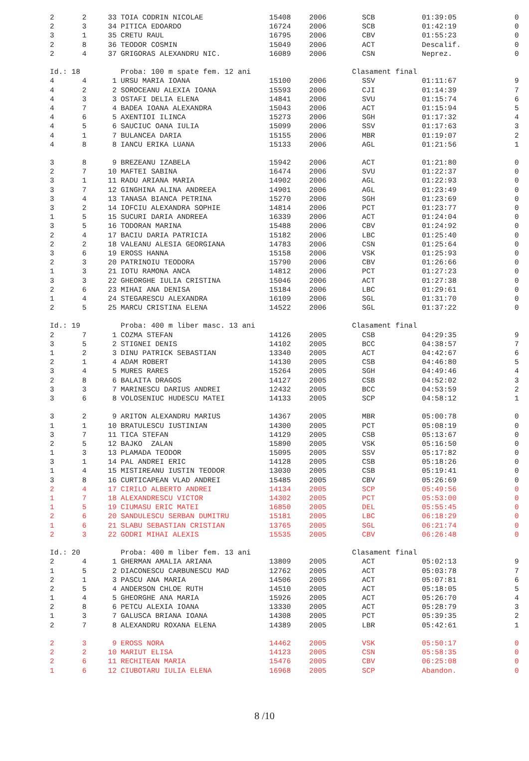| 2 | 2 | 33 | TOIA CODRIN NICOLAE | 15408 | 2006 | SCB | 01:39:05 | 0 |
| 2 | 3 | 34 | PITICA EDOARDO | 16724 | 2006 | SCB | 01:42:19 | 0 |
| 3 | 1 | 35 | CRETU RAUL | 16795 | 2006 | CBV | 01:55:23 | 0 |
| 2 | 8 | 36 | TEODOR COSMIN | 15049 | 2006 | ACT | Descalif. | 0 |
| 2 | 4 | 37 | GRIGORAS ALEXANDRU NIC. | 16089 | 2006 | CSN | Neprez. | 0 |
| Id.: 18 | | | Proba: 100 m spate fem. 12 ani | | | Clasament final | | |
| 4 | 4 | 1 | URSU MARIA IOANA | 15100 | 2006 | SSV | 01:11:67 | 9 |
| 4 | 2 | 2 | SOROCEANU ALEXIA IOANA | 15593 | 2006 | CJI | 01:14:39 | 7 |
| 4 | 3 | 3 | OSTAFI DELIA ELENA | 14841 | 2006 | SVU | 01:15:74 | 6 |
| 4 | 7 | 4 | BADEA IOANA ALEXANDRA | 15043 | 2006 | ACT | 01:15:94 | 5 |
| 4 | 6 | 5 | AXENTIOI ILINCA | 15273 | 2006 | SGH | 01:17:32 | 4 |
| 4 | 5 | 6 | SAUCIUC OANA IULIA | 15099 | 2006 | SSV | 01:17:63 | 3 |
| 4 | 1 | 7 | BULANCEA DARIA | 15155 | 2006 | MBR | 01:19:07 | 2 |
| 4 | 8 | 8 | IANCU ERIKA LUANA | 15133 | 2006 | AGL | 01:21:56 | 1 |
| 3 | 8 | 9 | BREZEANU IZABELA | 15942 | 2006 | ACT | 01:21:80 | 0 |
| 2 | 7 | 10 | MAFTEI SABINA | 16474 | 2006 | SVU | 01:22:37 | 0 |
| 3 | 1 | 11 | RADU ARIANA MARIA | 14902 | 2006 | AGL | 01:22:93 | 0 |
| 3 | 7 | 12 | GINGHINA ALINA ANDREEA | 14901 | 2006 | AGL | 01:23:49 | 0 |
| 3 | 4 | 13 | TANASA BIANCA PETRINA | 15270 | 2006 | SGH | 01:23:69 | 0 |
| 3 | 2 | 14 | IOFCIU ALEXANDRA SOPHIE | 14814 | 2006 | PCT | 01:23:77 | 0 |
| 1 | 5 | 15 | SUCURI DARIA ANDREEA | 16339 | 2006 | ACT | 01:24:04 | 0 |
| 3 | 5 | 16 | TODORAN MARINA | 15488 | 2006 | CBV | 01:24:92 | 0 |
| 2 | 4 | 17 | BACIU DARIA PATRICIA | 15182 | 2006 | LBC | 01:25:40 | 0 |
| 2 | 2 | 18 | VALEANU ALESIA GEORGIANA | 14783 | 2006 | CSN | 01:25:64 | 0 |
| 3 | 6 | 19 | EROSS HANNA | 15158 | 2006 | VSK | 01:25:93 | 0 |
| 2 | 3 | 20 | PATRINOIU TEODORA | 15790 | 2006 | CBV | 01:26:66 | 0 |
| 1 | 3 | 21 | IOTU RAMONA ANCA | 14812 | 2006 | PCT | 01:27:23 | 0 |
| 3 | 3 | 22 | GHEORGHE IULIA CRISTINA | 15046 | 2006 | ACT | 01:27:38 | 0 |
| 2 | 6 | 23 | MIHAI ANA DENISA | 15184 | 2006 | LBC | 01:29:61 | 0 |
| 1 | 4 | 24 | STEGARESCU ALEXANDRA | 16109 | 2006 | SGL | 01:31:70 | 0 |
| 2 | 5 | 25 | MARCU CRISTINA ELENA | 14522 | 2006 | SGL | 01:37:22 | 0 |
| Id.: 19 | | | Proba: 400 m liber masc. 13 ani | | | Clasament final | | |
| 2 | 7 | 1 | COZMA STEFAN | 14126 | 2005 | CSB | 04:29:35 | 9 |
| 3 | 5 | 2 | STIGNEI DENIS | 14102 | 2005 | BCC | 04:38:57 | 7 |
| 1 | 2 | 3 | DINU PATRICK SEBASTIAN | 13340 | 2005 | ACT | 04:42:67 | 6 |
| 2 | 1 | 4 | ADAM ROBERT | 14130 | 2005 | CSB | 04:46:80 | 5 |
| 3 | 4 | 5 | MURES RARES | 15264 | 2005 | SGH | 04:49:46 | 4 |
| 2 | 8 | 6 | BALAITA DRAGOS | 14127 | 2005 | CSB | 04:52:02 | 3 |
| 3 | 3 | 7 | MARINESCU DARIUS ANDREI | 12432 | 2005 | BCC | 04:53:59 | 2 |
| 3 | 6 | 8 | VOLOSENIUC HUDESCU MATEI | 14133 | 2005 | SCP | 04:58:12 | 1 |
| 3 | 2 | 9 | ARITON ALEXANDRU MARIUS | 14367 | 2005 | MBR | 05:00:78 | 0 |
| 1 | 1 | 10 | BRATULESCU IUSTINIAN | 14300 | 2005 | PCT | 05:08:19 | 0 |
| 3 | 7 | 11 | TICA STEFAN | 14129 | 2005 | CSB | 05:13:67 | 0 |
| 2 | 5 | 12 | BAJKO ZALAN | 15890 | 2005 | VSK | 05:16:50 | 0 |
| 1 | 3 | 13 | PLAMADA TEODOR | 15095 | 2005 | SSV | 05:17:82 | 0 |
| 3 | 1 | 14 | PAL ANDREI ERIC | 14128 | 2005 | CSB | 05:18:26 | 0 |
| 1 | 4 | 15 | MISTIREANU IUSTIN TEODOR | 13030 | 2005 | CSB | 05:19:41 | 0 |
| 3 | 8 | 16 | CURTICAPEAN VLAD ANDREI | 15485 | 2005 | CBV | 05:26:69 | 0 |
| 2 | 4 | 17 | CIRILO ALBERTO ANDREI | 14134 | 2005 | SCP | 05:49:56 | 0 |
| 1 | 7 | 18 | ALEXANDRESCU VICTOR | 14302 | 2005 | PCT | 05:53:00 | 0 |
| 1 | 5 | 19 | CIUMASU ERIC MATEI | 16850 | 2005 | DEL | 05:55:45 | 0 |
| 2 | 6 | 20 | SANDULESCU SERBAN DUMITRU | 15181 | 2005 | LBC | 06:18:29 | 0 |
| 1 | 6 | 21 | SLABU SEBASTIAN CRISTIAN | 13765 | 2005 | SGL | 06:21:74 | 0 |
| 2 | 3 | 22 | GODRI MIHAI ALEXIS | 15535 | 2005 | CBV | 06:26:48 | 0 |
| Id.: 20 | | | Proba: 400 m liber fem. 13 ani | | | Clasament final | | |
| 2 | 4 | 1 | GHERMAN AMALIA ARIANA | 13809 | 2005 | ACT | 05:02:13 | 9 |
| 1 | 5 | 2 | DIACONESCU CARBUNESCU MAD | 12762 | 2005 | ACT | 05:03:78 | 7 |
| 2 | 1 | 3 | PASCU ANA MARIA | 14506 | 2005 | ACT | 05:07:81 | 6 |
| 2 | 5 | 4 | ANDERSON CHLOE RUTH | 14510 | 2005 | ACT | 05:18:05 | 5 |
| 1 | 4 | 5 | GHEORGHE ANA MARIA | 15926 | 2005 | ACT | 05:26:70 | 4 |
| 2 | 8 | 6 | PETCU ALEXIA IOANA | 13330 | 2005 | ACT | 05:28:79 | 3 |
| 1 | 3 | 7 | GALUSCA BRIANA IOANA | 14308 | 2005 | PCT | 05:39:35 | 2 |
| 2 | 7 | 8 | ALEXANDRU ROXANA ELENA | 14389 | 2005 | LBR | 05:42:61 | 1 |
| 2 | 3 | 9 | EROSS NORA | 14462 | 2005 | VSK | 05:50:17 | 0 |
| 2 | 2 | 10 | MARIUT ELISA | 14123 | 2005 | CSN | 05:58:35 | 0 |
| 2 | 6 | 11 | RECHITEAN MARIA | 15476 | 2005 | CBV | 06:25:08 | 0 |
| 1 | 6 | 12 | CIUBOTARU IULIA ELENA | 16968 | 2005 | SCP | Abandon. | 0 |
8 /10